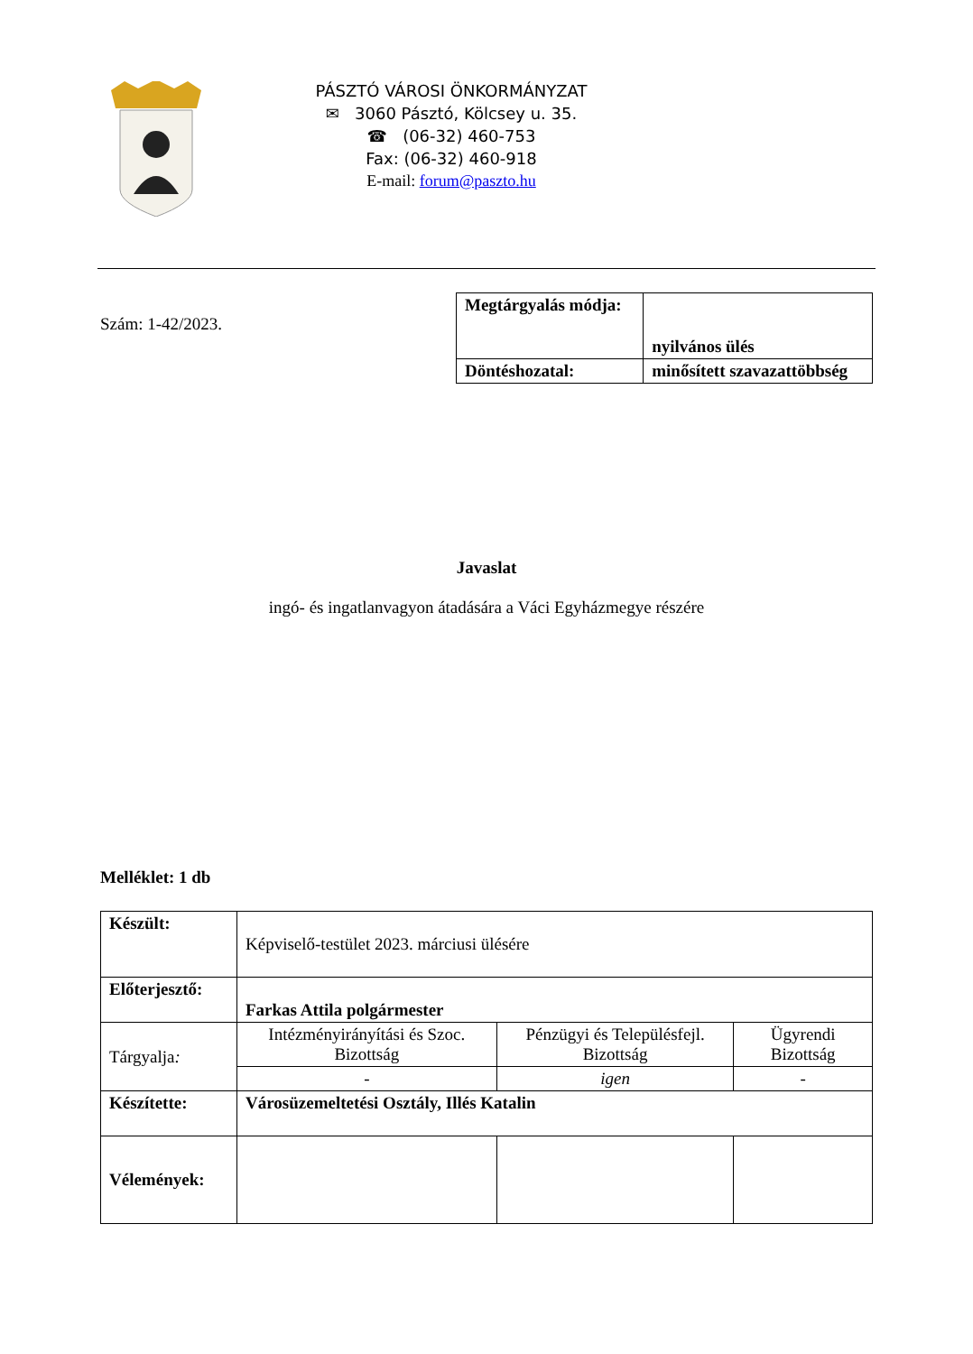PÁSZTÓ VÁROSI ÖNKORMÁNYZAT
✉ 3060 Pásztó, Kölcsey u. 35.
☎ (06-32) 460-753
Fax: (06-32) 460-918
E-mail: forum@paszto.hu
Szám: 1-42/2023.
| Megtárgyalás módja: | nyilvános ülés |
| Döntéshozatal: | minősített szavazattöbbség |
Javaslat
ingó- és ingatlanvagyon átadására a Váci Egyházmegye részére
Melléklet: 1 db
| Készült: | Képviselő-testület 2023. márciusi ülésére | | |
| Előterjesztő: | Farkas Attila polgármester | | |
| Tárgyalja : | Intézményirányítási és Szoc. Bizottság | Pénzügyi és Településfejl. Bizottság | Ügyrendi Bizottság |
| | - | igen | - |
| Készítette: | Városüzemeltetési Osztály, Illés Katalin | | |
| Vélemények: | | | |